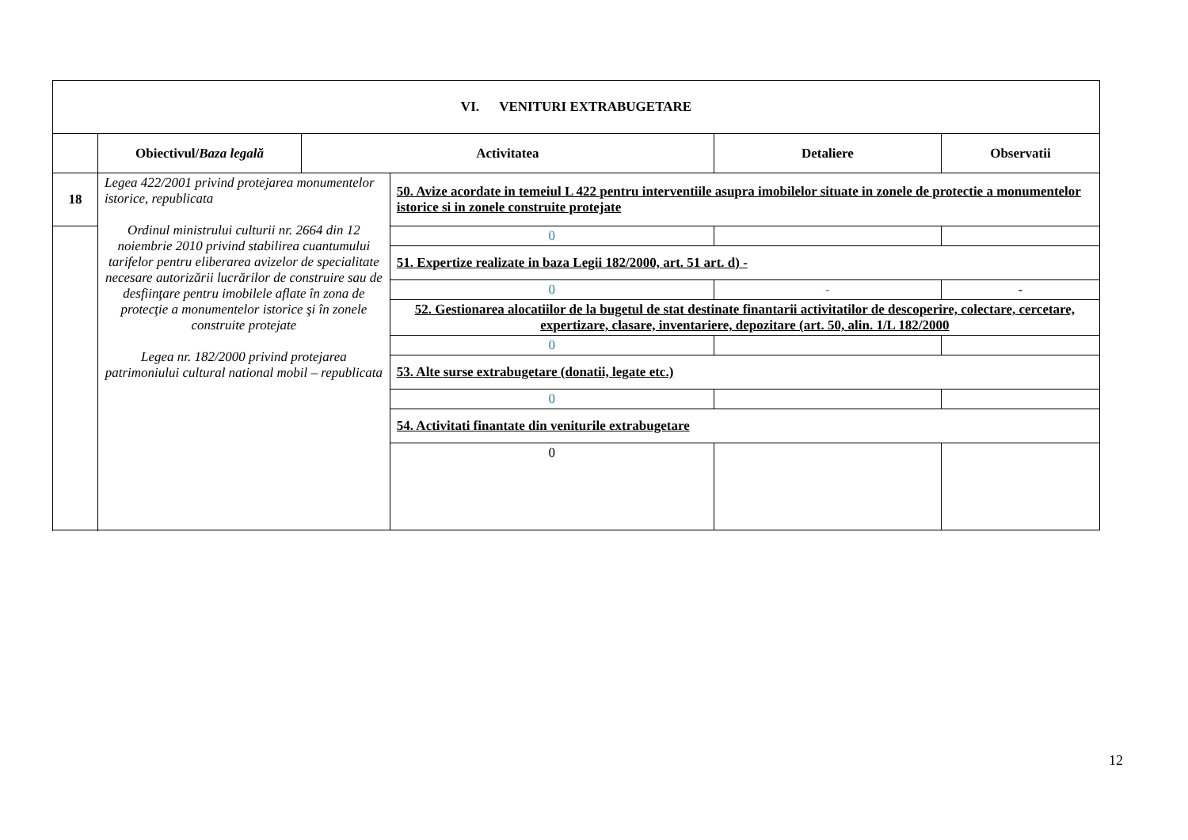| VI. VENITURI EXTRABUGETARE | | | | | |
| | Obiectivul/ Baza legală | Activitatea | | Detaliere | Observatii |
| 18 | Legea 422/2001 privind protejarea monumentelor istorice, republicata Ordinul ministrului culturii nr. 2664 din 12 noiembrie 2010 privind stabilirea cuantumului tarifelor pentru eliberarea avizelor de specialitate necesare autorizării lucrărilor de construire sau de desfiinţare pentru imobilele aflate în zona de protecţie a monumentelor istorice şi în zonele construite protejate Legea nr. 182/2000 privind protejarea patrimoniului cultural national mobil – republicata | | 50. Avize acordate in temeiul L 422 pentru interventiile asupra imobilelor situate in zonele de protectie a monumentelor istorice si in zonele construite protejate | | |
| | | | 0 | | |
| | | | 51. Expertize realizate in baza Legii 182/2000, art. 51 art. d) - | | |
| | | | 0 | - | - |
| | | | 52. Gestionarea alocatiilor de la bugetul de stat destinate finantarii activitatilor de descoperire, colectare, cercetare, expertizare, clasare, inventariere, depozitare (art. 50, alin. 1/L 182/2000 | | |
| | | | 0 | | |
| | | | 53. Alte surse extrabugetare (donatii, legate etc.) | | |
| | | | 0 | | |
| | | | 54. Activitati finantate din veniturile extrabugetare | | |
| | | | 0 | | |
12